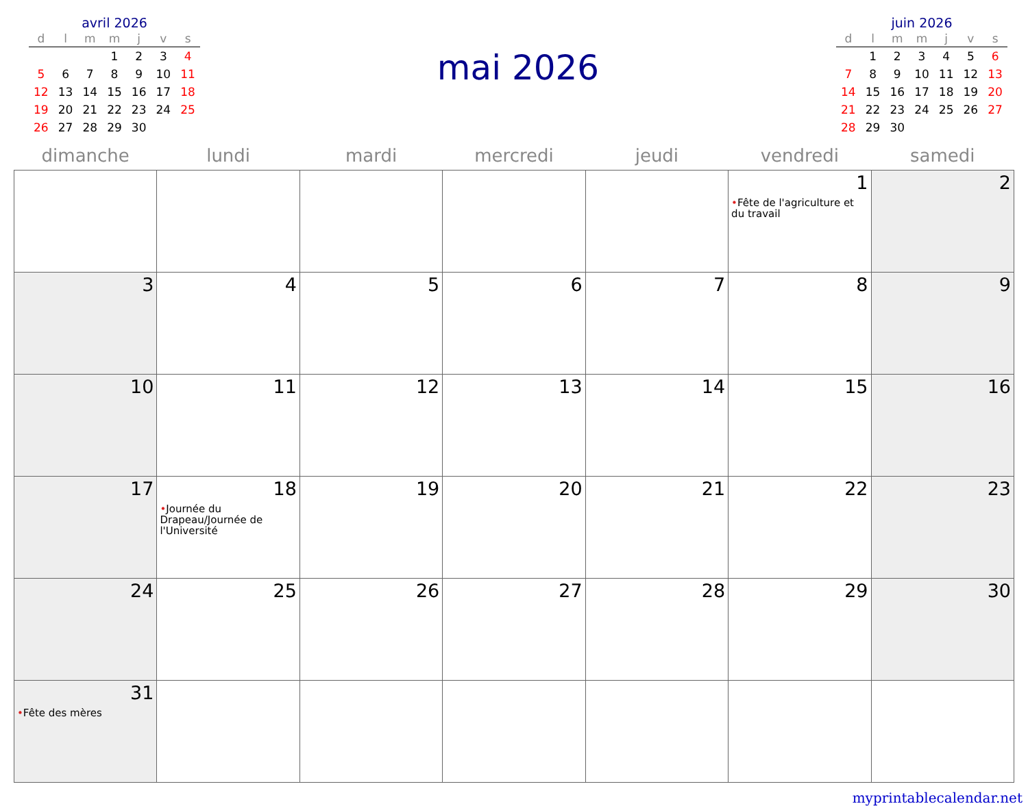avril 2026
| d | l | m | m | j | v | s |
| --- | --- | --- | --- | --- | --- | --- |
| | | | 1 | 2 | 3 | 4 |
| 5 | 6 | 7 | 8 | 9 | 10 | 11 |
| 12 | 13 | 14 | 15 | 16 | 17 | 18 |
| 19 | 20 | 21 | 22 | 23 | 24 | 25 |
| 26 | 27 | 28 | 29 | 30 | | |
mai 2026
juin 2026
| d | l | m | m | j | v | s |
| --- | --- | --- | --- | --- | --- | --- |
| | 1 | 2 | 3 | 4 | 5 | 6 |
| 7 | 8 | 9 | 10 | 11 | 12 | 13 |
| 14 | 15 | 16 | 17 | 18 | 19 | 20 |
| 21 | 22 | 23 | 24 | 25 | 26 | 27 |
| 28 | 29 | 30 | | | | |
| dimanche | lundi | mardi | mercredi | jeudi | vendredi | samedi |
| --- | --- | --- | --- | --- | --- | --- |
| | | | | | 1 • Fête de l'agriculture et du travail | 2 |
| 3 | 4 | 5 | 6 | 7 | 8 | 9 |
| 10 | 11 | 12 | 13 | 14 | 15 | 16 |
| 17 | 18 • Journée du Drapeau/Journée de l'Université | 19 | 20 | 21 | 22 | 23 |
| 24 | 25 | 26 | 27 | 28 | 29 | 30 |
| 31 • Fête des mères | | | | | | |
myprintablecalendar.net